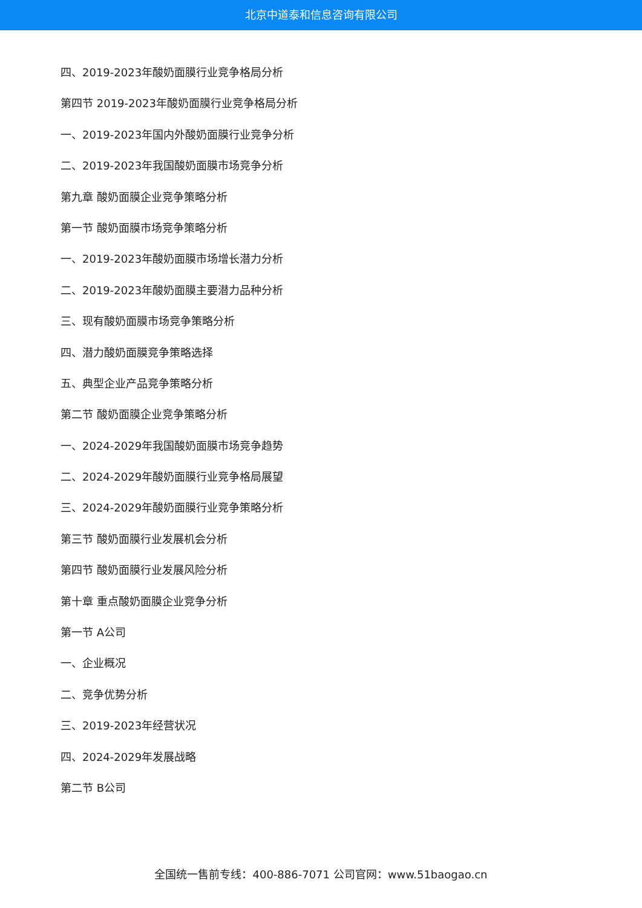北京中道泰和信息咨询有限公司
四、2019-2023年酸奶面膜行业竞争格局分析
第四节 2019-2023年酸奶面膜行业竞争格局分析
一、2019-2023年国内外酸奶面膜行业竞争分析
二、2019-2023年我国酸奶面膜市场竞争分析
第九章 酸奶面膜企业竞争策略分析
第一节 酸奶面膜市场竞争策略分析
一、2019-2023年酸奶面膜市场增长潜力分析
二、2019-2023年酸奶面膜主要潜力品种分析
三、现有酸奶面膜市场竞争策略分析
四、潜力酸奶面膜竞争策略选择
五、典型企业产品竞争策略分析
第二节 酸奶面膜企业竞争策略分析
一、2024-2029年我国酸奶面膜市场竞争趋势
二、2024-2029年酸奶面膜行业竞争格局展望
三、2024-2029年酸奶面膜行业竞争策略分析
第三节 酸奶面膜行业发展机会分析
第四节 酸奶面膜行业发展风险分析
第十章 重点酸奶面膜企业竞争分析
第一节 A公司
一、企业概况
二、竞争优势分析
三、2019-2023年经营状况
四、2024-2029年发展战略
第二节 B公司
全国统一售前专线：400-886-7071 公司官网：www.51baogao.cn